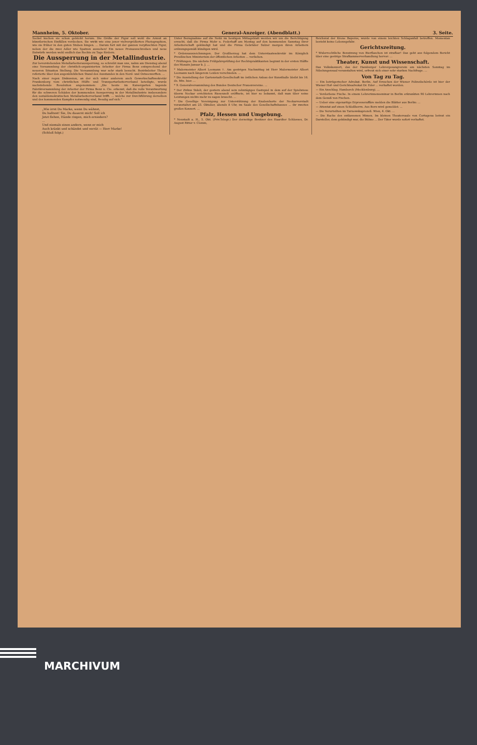Mannheim, 5. Oktober. General-Anzeiger. (Abendblatt.) 3. Seite.
Sockel kuchen sie schon gebückt herum. Die Größe der Figur soll wohl die Armut an künstlerischen Einfällen verdecken. Sie wirkt wie eine jener vielvergrößerten Photographien, wie sie früher in den guten Stuben hingen. ... Darum fort mit der ganzen verpfuschten Figur, neben der die zwei Adler wie Spatzen aussehen! Ein neues Preisausschreiben und neue Entwürfe werden wohl endlich das Rechte zu Tage fördern.
Die Aussperrung in der Metallindustrie.
Zur bevorstehenden Metallarbeiteraussperrung, so schreibt man uns, nahm am Dienstag abend eine Versammlung der christlich-organisierten Arbeiter der Firma Benz entsprechend der neueren Situation Stellung. Die Versammlung war sehr stark besucht. Bezirksleiter Thelen referierte über den augenblicklichen Stand des Ausstandes in den Nord- und Ostseewerften. ...
Nach einer regen Diskussion, an der sich unter anderem auch Gewerkschaftssekretär Frankenberg vom christlichen Hülfs- und Transportarbeiterverband beteiligte, wurde nachstehende Resolution angenommen: „Die heute im Kaisergarten tagende Fabrikversammlung der Arbeiter der Firma Benz u. Cie. erkennt, daß die volle Verantwortung für die schweren Schäden der kommenden Aussperrung in der Metallindustrie insbesondere den sozialdemokratischen Metallarbeiterverband trifft. ... welche zur Durchführung derselben und des kommenden Kampfes notwendig sind, freudig auf sich."
„Wie irrst Du Marke, wenn Du wähnst,
Du haßtest! Sie, Du dauerst mich! Soll ich
Jetzt flehen, Hände ringen, mich erniedern?
...
Und niemals einen andern, wenn er mich
Auch kränkt und schändet und verrät — Herr Marke!
(Schluß folgt.)
Unter Bezugnahme auf die Notiz im heutigen Mittagsblatt werden wir um die Berichtigung ersucht, daß die Firma Mohr u. Federhaff am Montag auf den kommenden Samstag ihrer Arbeiterschaft gekündigt hat und die Firma Gebrüder Sulzer morgen ihren Arbeitern ordnungsgemäß kündigen wird.
* Ordensauszeichnungen. Der Großherzog hat dem Unterstaatssekretär im Königlich Preußischen Ministerium der öffentlichen Arbeiten ... verliehen.
* Prüfungen. Die nächste Frühjahrsprüfung der Rechtspraktikanten beginnt in der ersten Hälfte des Monats Januar k. J. ...
* Malermeister Albert Leemann †. Am gestrigen Nachmittag ist Herr Malermeister Albert Leemann nach längerem Leiden verschieden. ...
* Die Ausstellung der Gartenstadt-Gesellschaft im östlichen Anbau der Kunsthalle bleibt bis 16. ds. Mts. hier. ...
* 9. Generalversammlung des Bundes Deutscher Frauenvereine. ...
* Der Zirkus Sidoli, der gestern abend sein zehntägiges Gastspiel in dem auf der Spielwiese überm Neckar errichteten Riesenzelt eröffnete, ist hier so bekannt, daß man über seine Leistungen nichts mehr zu sagen braucht. ...
* Die Gesellige Vereinigung zur Unterstützung der Knabenhorte der Neckarvorstadt veranstaltet am 23. Oktober, abends 8 Uhr, im Saale des Gesellschaftshauses ... ihr zweites großes Konzert. ...
Pfalz, Hessen und Umgebung.
* Neustadt a. H., 5. Okt. (Priv.Telegr.) Der derzeitige Besitzer des Haardter Schlosses, Dr. August Ritter v. Clemm,
Reichsrat der Krone Bayerns, wurde von einem leichten Schlaganfall betroffen. Momentan besteht keine Lebensgefahr.
Gerichtszeitung.
* Widerrechtliche Benutzung von Bierflaschen ist strafbar! Das geht aus folgendem Bericht über eine gestrige Strafkammerverhandlung hervor: ...
Theater, Kunst und Wissenschaft.
Das Volkskonzert, das der Hamburger Lehrergesangverein am nächsten Sonntag im Nibelungensaal veranstalten wird, erfreut sich einer sehr starken Nachfrage. ...
Von Tag zu Tag.
— Ein betrügerischer Advokat. Berlin. Auf Ersuchen der Wiener Polizeibehörde ist hier der Wiener Hof- und Gerichtsadvokat Dr. Eder ... verhaftet worden.
— Ein Anschlag. Hamborch (Mecklenburg). ...
— Verdorbene Fische. In einem Lehrerinnenseminar in Berlin erkrankten 90 Lehrerinnen nach dem Genuß von Fischen.
— Ueber eine eigenartige Erpresseraffäre melden die Blätter aus Berlin: ...
— Attentat auf einen Schloßherrn. Aus Bern wird gemeldet: ...
— Die Verurteilten im Tarnowskaprozeß. Wien, 4. Okt. ...
— Die Rache des entlassenen Mimen. Im kleinen Theatersaale von Cortagena betrat ein Darsteller, dem gekündigt war, die Bühne ... Der Täter wurde sofort verhaftet.
MARCHIVUM